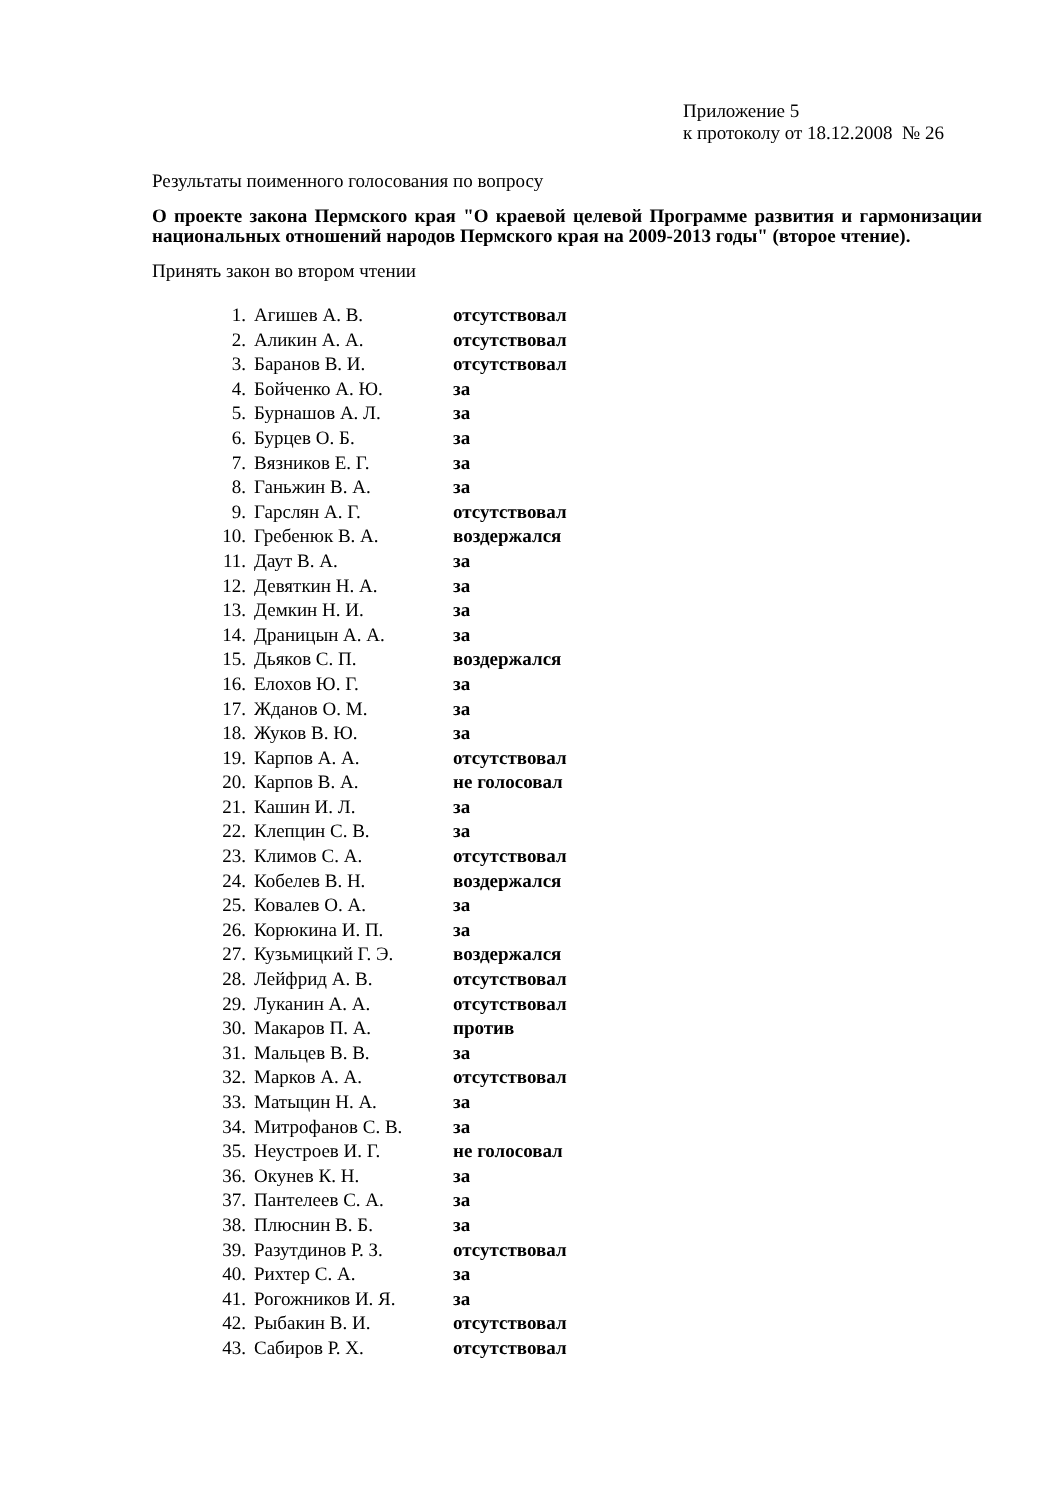Приложение 5
к протоколу от 18.12.2008 № 26
Результаты поименного голосования по вопросу
О проекте закона Пермского края "О краевой целевой Программе развития и гармонизации национальных отношений народов Пермского края на 2009-2013 годы" (второе чтение).
Принять закон во втором чтении
| 1. | Агишев А. В. | отсутствовал |
| 2. | Аликин А. А. | отсутствовал |
| 3. | Баранов В. И. | отсутствовал |
| 4. | Бойченко А. Ю. | за |
| 5. | Бурнашов А. Л. | за |
| 6. | Бурцев О. Б. | за |
| 7. | Вязников Е. Г. | за |
| 8. | Ганьжин В. А. | за |
| 9. | Гарслян А. Г. | отсутствовал |
| 10. | Гребенюк В. А. | воздержался |
| 11. | Даут В. А. | за |
| 12. | Девяткин Н. А. | за |
| 13. | Демкин Н. И. | за |
| 14. | Драницын А. А. | за |
| 15. | Дьяков С. П. | воздержался |
| 16. | Елохов Ю. Г. | за |
| 17. | Жданов О. М. | за |
| 18. | Жуков В. Ю. | за |
| 19. | Карпов А. А. | отсутствовал |
| 20. | Карпов В. А. | не голосовал |
| 21. | Кашин И. Л. | за |
| 22. | Клепцин С. В. | за |
| 23. | Климов С. А. | отсутствовал |
| 24. | Кобелев В. Н. | воздержался |
| 25. | Ковалев О. А. | за |
| 26. | Корюкина И. П. | за |
| 27. | Кузьмицкий Г. Э. | воздержался |
| 28. | Лейфрид А. В. | отсутствовал |
| 29. | Луканин А. А. | отсутствовал |
| 30. | Макаров П. А. | против |
| 31. | Мальцев В. В. | за |
| 32. | Марков А. А. | отсутствовал |
| 33. | Матыцин Н. А. | за |
| 34. | Митрофанов С. В. | за |
| 35. | Неустроев И. Г. | не голосовал |
| 36. | Окунев К. Н. | за |
| 37. | Пантелеев С. А. | за |
| 38. | Плюснин В. Б. | за |
| 39. | Разутдинов Р. З. | отсутствовал |
| 40. | Рихтер С. А. | за |
| 41. | Рогожников И. Я. | за |
| 42. | Рыбакин В. И. | отсутствовал |
| 43. | Сабиров Р. Х. | отсутствовал |